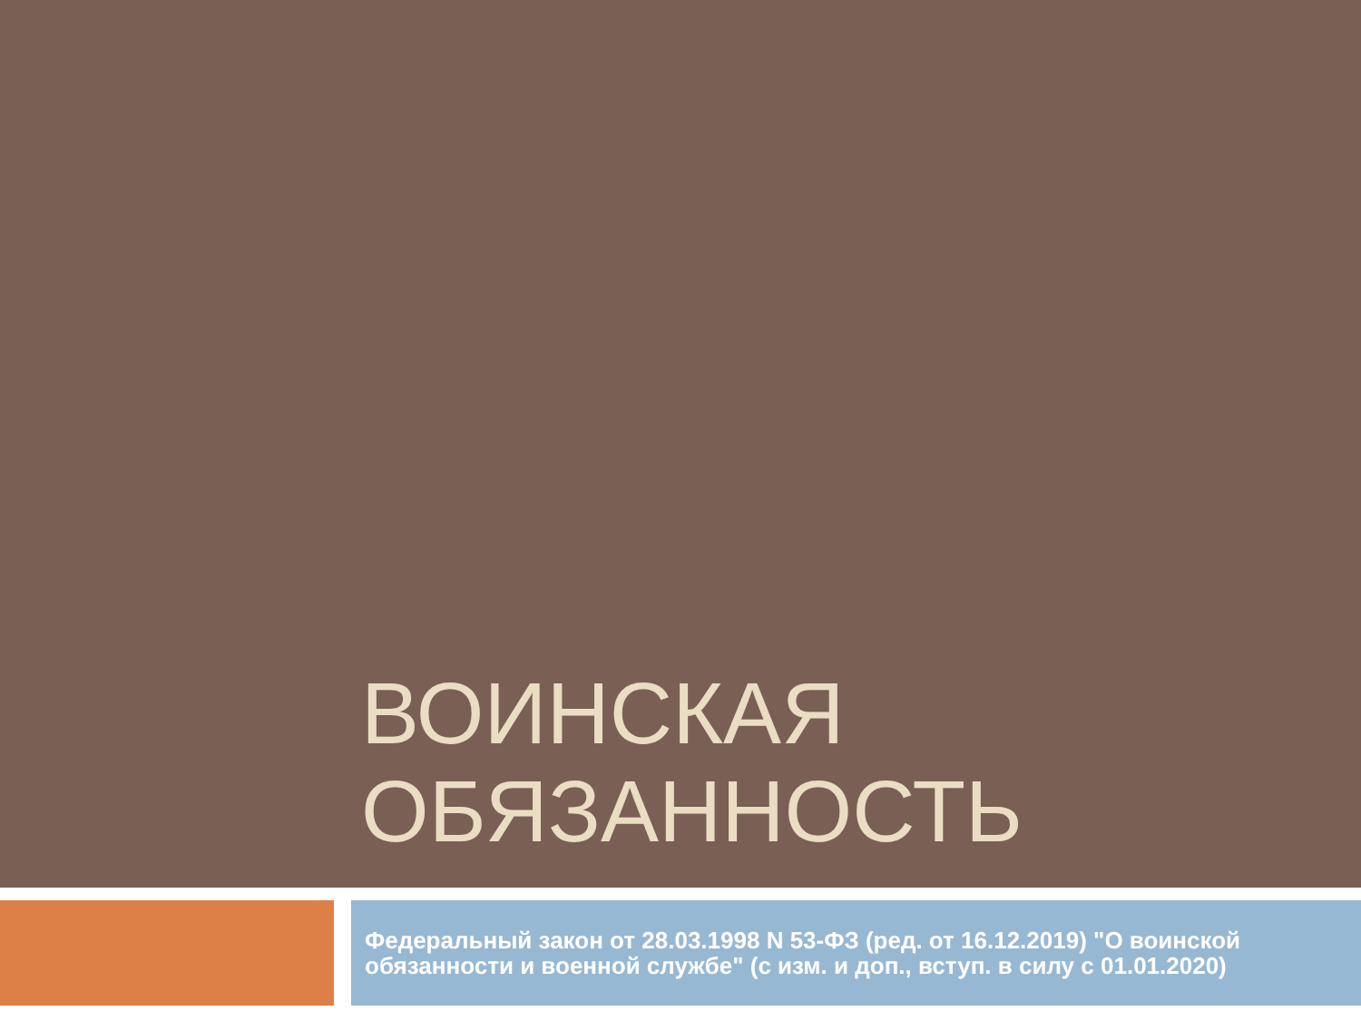ВОИНСКАЯ
ОБЯЗАННОСТЬ
Федеральный закон от 28.03.1998 N 53-ФЗ (ред. от 16.12.2019) "О воинской обязанности и военной службе" (с изм. и доп., вступ. в силу с 01.01.2020)